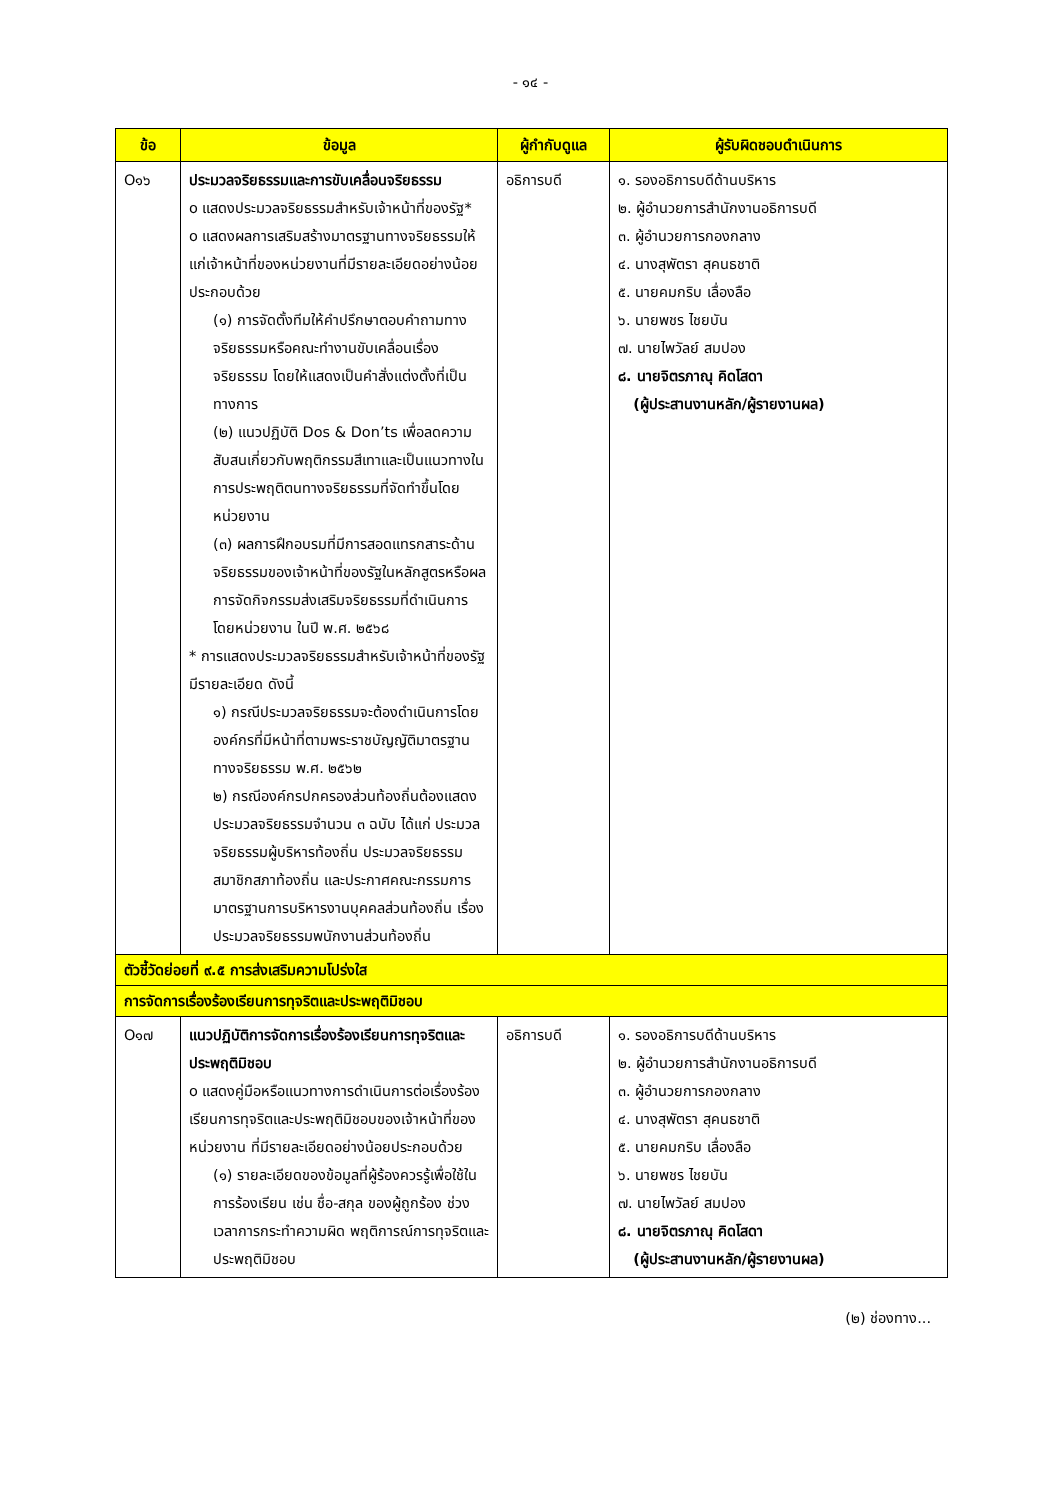- ๑๔ -
| ข้อ | ข้อมูล | ผู้กำกับดูแล | ผู้รับผิดชอบดำเนินการ |
| --- | --- | --- | --- |
| O๑๖ | ประมวลจริยธรรมและการขับเคลื่อนจริยธรรม o แสดงประมวลจริยธรรมสำหรับเจ้าหน้าที่ของรัฐ* o แสดงผลการเสริมสร้างมาตรฐานทางจริยธรรมให้แก่เจ้าหน้าที่ของหน่วยงานที่มีรายละเอียดอย่างน้อยประกอบด้วย (๑) การจัดตั้งทีมให้คำปรึกษาตอบคำถามทางจริยธรรมหรือคณะทำงานขับเคลื่อนเรื่องจริยธรรม โดยให้แสดงเป็นคำสั่งแต่งตั้งที่เป็นทางการ (๒) แนวปฏิบัติ Dos & Don’ts เพื่อลดความสับสนเกี่ยวกับพฤติกรรมสีเทาและเป็นแนวทางในการประพฤติตนทางจริยธรรมที่จัดทำขึ้นโดยหน่วยงาน (๓) ผลการฝึกอบรมที่มีการสอดแทรกสาระด้านจริยธรรมของเจ้าหน้าที่ของรัฐในหลักสูตรหรือผลการจัดกิจกรรมส่งเสริมจริยธรรมที่ดำเนินการโดยหน่วยงาน ในปี พ.ศ. ๒๕๖๘ * การแสดงประมวลจริยธรรมสำหรับเจ้าหน้าที่ของรัฐ มีรายละเอียด ดังนี้ ๑) กรณีประมวลจริยธรรมจะต้องดำเนินการโดยองค์กรที่มีหน้าที่ตามพระราชบัญญัติมาตรฐานทางจริยธรรม พ.ศ. ๒๕๖๒ ๒) กรณีองค์กรปกครองส่วนท้องถิ่นต้องแสดงประมวลจริยธรรมจำนวน ๓ ฉบับ ได้แก่ ประมวลจริยธรรมผู้บริหารท้องถิ่น ประมวลจริยธรรมสมาชิกสภาท้องถิ่น และประกาศคณะกรรมการมาตรฐานการบริหารงานบุคคลส่วนท้องถิ่น เรื่อง ประมวลจริยธรรมพนักงานส่วนท้องถิ่น | อธิการบดี | ๑. รองอธิการบดีด้านบริหาร ๒. ผู้อำนวยการสำนักงานอธิการบดี ๓. ผู้อำนวยการกองกลาง ๔. นางสุพัตรา สุคนธชาติ ๕. นายคมกริบ เลื่องลือ ๖. นายพชร ไชยบัน ๗. นายไพวัลย์ สมปอง ๘. นายจิตรภาณุ คิดโสดา (ผู้ประสานงานหลัก/ผู้รายงานผล) |
| ตัวชี้วัดย่อยที่ ๙.๕ การส่งเสริมความโปร่งใส | | | |
| การจัดการเรื่องร้องเรียนการทุจริตและประพฤติมิชอบ | | | |
| O๑๗ | แนวปฏิบัติการจัดการเรื่องร้องเรียนการทุจริตและประพฤติมิชอบ o แสดงคู่มือหรือแนวทางการดำเนินการต่อเรื่องร้องเรียนการทุจริตและประพฤติมิชอบของเจ้าหน้าที่ของหน่วยงาน ที่มีรายละเอียดอย่างน้อยประกอบด้วย (๑) รายละเอียดของข้อมูลที่ผู้ร้องควรรู้เพื่อใช้ในการร้องเรียน เช่น ชื่อ-สกุล ของผู้ถูกร้อง ช่วงเวลาการกระทำความผิด พฤติการณ์การทุจริตและประพฤติมิชอบ | อธิการบดี | ๑. รองอธิการบดีด้านบริหาร ๒. ผู้อำนวยการสำนักงานอธิการบดี ๓. ผู้อำนวยการกองกลาง ๔. นางสุพัตรา สุคนธชาติ ๕. นายคมกริบ เลื่องลือ ๖. นายพชร ไชยบัน ๗. นายไพวัลย์ สมปอง ๘. นายจิตรภาณุ คิดโสดา (ผู้ประสานงานหลัก/ผู้รายงานผล) |
(๒) ช่องทาง...